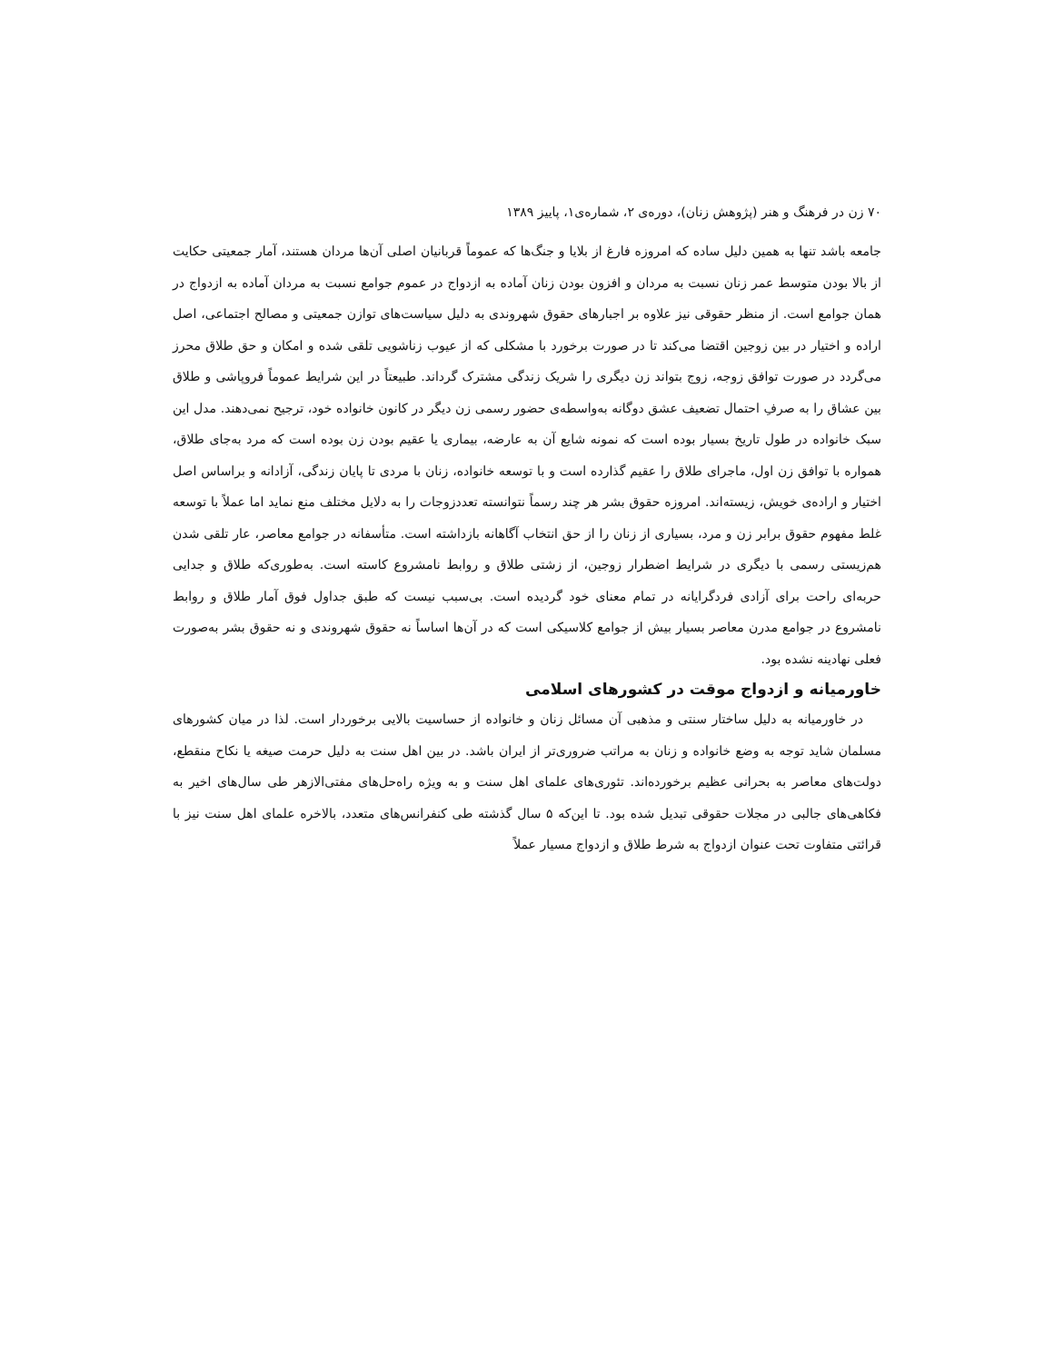۷۰ زن در فرهنگ و هنر (پژوهش زنان)، دوره‌ی ۲، شماره‌ی۱، پاییز ۱۳۸۹
جامعه باشد تنها به همین دلیل ساده که امروزه فارغ از بلایا و جنگ‌ها که عموماً قربانیان اصلی آن‌ها مردان هستند، آمار جمعیتی حکایت از بالا بودن متوسط عمر زنان نسبت به مردان و افزون بودن زنان آماده به ازدواج در عموم جوامع نسبت به مردان آماده به ازدواج در همان جوامع است. از منظر حقوقی نیز علاوه بر اجبارهای حقوق شهروندی به دلیل سیاست‌های توازن جمعیتی و مصالح اجتماعی، اصل اراده و اختیار در بین زوجین اقتضا می‌کند تا در صورت برخورد با مشکلی که از عیوب زناشویی تلقی شده و امکان و حق طلاق محرز می‌گردد در صورت توافق زوجه، زوج بتواند زن دیگری را شریک زندگی مشترک گرداند. طبیعتاً در این شرایط عموماً فروپاشی و طلاق بین عشاق را به صرفِ احتمال تضعیف عشق دوگانه به‌واسطه‌ی حضور رسمی زن دیگر در کانون خانواده خود، ترجیح نمی‌دهند. مدل این سبک خانواده در طول تاریخ بسیار بوده است که نمونه شایع آن به عارضه، بیماری یا عقیم بودن زن بوده است که مرد به‌جای طلاق، همواره با توافق زن اول، ماجرای طلاق را عقیم گذارده است و با توسعه خانواده، زنان با مردی تا پایان زندگی، آزادانه و براساس اصل اختیار و اراده‌ی خویش، زیسته‌اند. امروزه حقوق بشر هر چند رسماً نتوانسته تعددزوجات را به دلایل مختلف منع نماید اما عملاً با توسعه غلط مفهوم حقوق برابر زن و مرد، بسیاری از زنان را از حق انتخاب آگاهانه بازداشته است. متأسفانه در جوامع معاصر، عار تلقی شدن هم‌زیستی رسمی با دیگری در شرایط اضطرار زوجین، از زشتی طلاق و روابط نامشروع کاسته است. به‌طوری‌که طلاق و جدایی حربه‌ای راحت برای آزادی فردگرایانه در تمام معنای خود گردیده است. بی‌سبب نیست که طبق جداول فوق آمار طلاق و روابط نامشروع در جوامع مدرن معاصر بسیار بیش از جوامع کلاسیکی است که در آن‌ها اساساً نه حقوق شهروندی و نه حقوق بشر به‌صورت فعلی نهادینه نشده بود.
خاورمیانه و ازدواج موقت در کشورهای اسلامی
در خاورمیانه به دلیل ساختار سنتی و مذهبی آن مسائل زنان و خانواده از حساسیت بالایی برخوردار است. لذا در میان کشورهای مسلمان شاید توجه به وضع خانواده و زنان به مراتب ضروری‌تر از ایران باشد. در بین اهل سنت به دلیل حرمت صیغه یا نکاح منقطع، دولت‌های معاصر به بحرانی عظیم برخورده‌اند. تئوری‌های علمای اهل سنت و به ویژه راه‌حل‌های مفتی‌الازهر طی سال‌های اخیر به فکاهی‌های جالبی در مجلات حقوقی تبدیل شده بود. تا این‌که ۵ سال گذشته طی کنفرانس‌های متعدد، بالاخره علمای اهل سنت نیز با قرائتی متفاوت تحت عنوان ازدواج به شرط طلاق و ازدواج مسیار عملاً